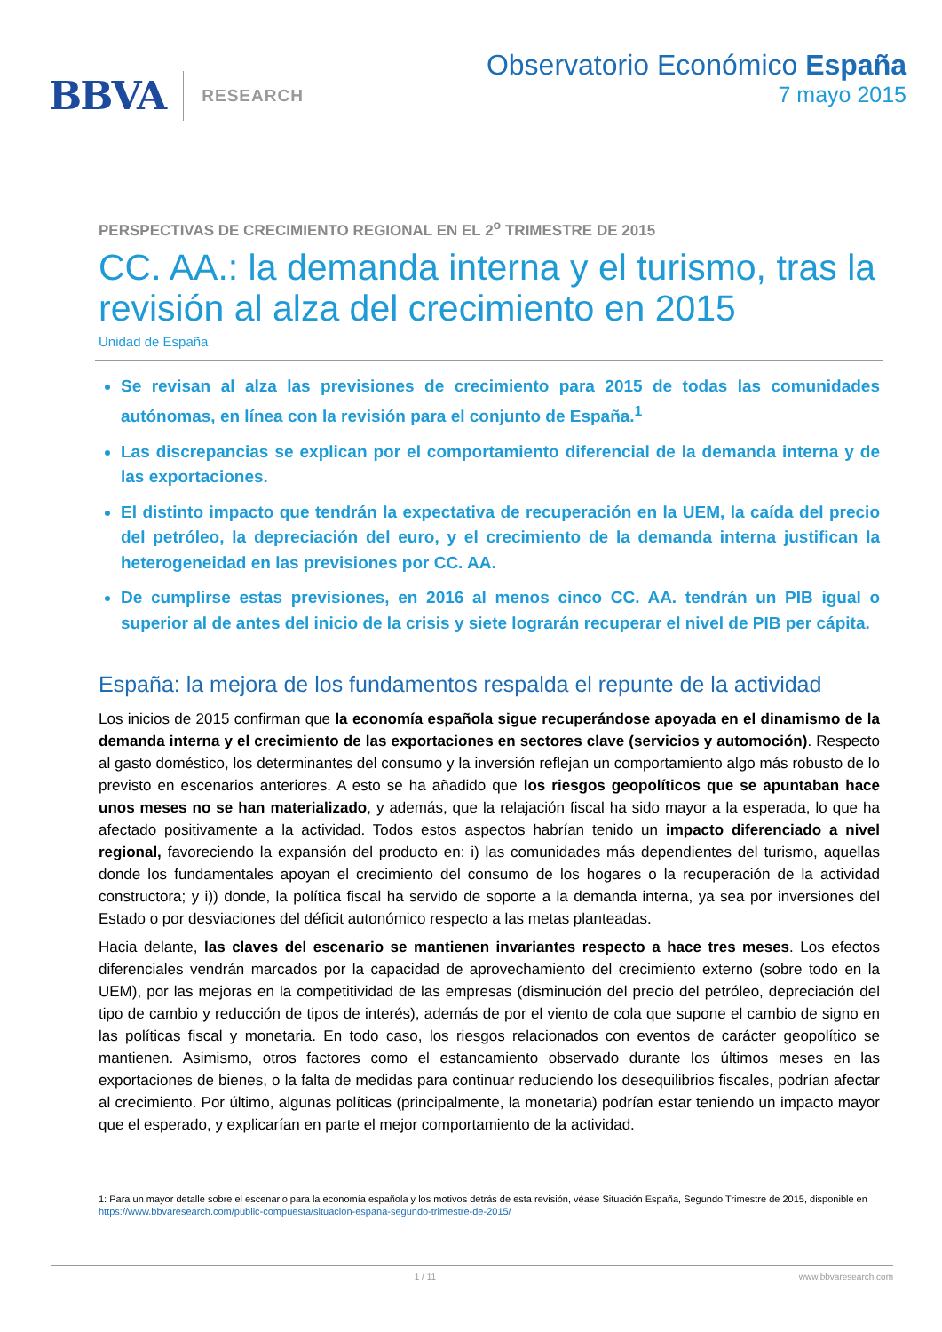BBVA RESEARCH
Observatorio Económico España
7 mayo 2015
PERSPECTIVAS DE CRECIMIENTO REGIONAL EN EL 2<sup>o</sup> TRIMESTRE DE 2015
CC. AA.: la demanda interna y el turismo, tras la revisión al alza del crecimiento en 2015
Unidad de España
Se revisan al alza las previsiones de crecimiento para 2015 de todas las comunidades autónomas, en línea con la revisión para el conjunto de España.<sup>1</sup>
Las discrepancias se explican por el comportamiento diferencial de la demanda interna y de las exportaciones.
El distinto impacto que tendrán la expectativa de recuperación en la UEM, la caída del precio del petróleo, la depreciación del euro, y el crecimiento de la demanda interna justifican la heterogeneidad en las previsiones por CC. AA.
De cumplirse estas previsiones, en 2016 al menos cinco CC. AA. tendrán un PIB igual o superior al de antes del inicio de la crisis y siete lograrán recuperar el nivel de PIB per cápita.
España: la mejora de los fundamentos respalda el repunte de la actividad
Los inicios de 2015 confirman que la economía española sigue recuperándose apoyada en el dinamismo de la demanda interna y el crecimiento de las exportaciones en sectores clave (servicios y automoción). Respecto al gasto doméstico, los determinantes del consumo y la inversión reflejan un comportamiento algo más robusto de lo previsto en escenarios anteriores. A esto se ha añadido que los riesgos geopolíticos que se apuntaban hace unos meses no se han materializado, y además, que la relajación fiscal ha sido mayor a la esperada, lo que ha afectado positivamente a la actividad. Todos estos aspectos habrían tenido un impacto diferenciado a nivel regional, favoreciendo la expansión del producto en: i) las comunidades más dependientes del turismo, aquellas donde los fundamentales apoyan el crecimiento del consumo de los hogares o la recuperación de la actividad constructora; y i)) donde, la política fiscal ha servido de soporte a la demanda interna, ya sea por inversiones del Estado o por desviaciones del déficit autonómico respecto a las metas planteadas.
Hacia delante, las claves del escenario se mantienen invariantes respecto a hace tres meses. Los efectos diferenciales vendrán marcados por la capacidad de aprovechamiento del crecimiento externo (sobre todo en la UEM), por las mejoras en la competitividad de las empresas (disminución del precio del petróleo, depreciación del tipo de cambio y reducción de tipos de interés), además de por el viento de cola que supone el cambio de signo en las políticas fiscal y monetaria. En todo caso, los riesgos relacionados con eventos de carácter geopolítico se mantienen. Asimismo, otros factores como el estancamiento observado durante los últimos meses en las exportaciones de bienes, o la falta de medidas para continuar reduciendo los desequilibrios fiscales, podrían afectar al crecimiento. Por último, algunas políticas (principalmente, la monetaria) podrían estar teniendo un impacto mayor que el esperado, y explicarían en parte el mejor comportamiento de la actividad.
1: Para un mayor detalle sobre el escenario para la economía española y los motivos detrás de esta revisión, véase Situación España, Segundo Trimestre de 2015, disponible en https://www.bbvaresearch.com/public-compuesta/situacion-espana-segundo-trimestre-de-2015/
1 / 11 www.bbvaresearch.com